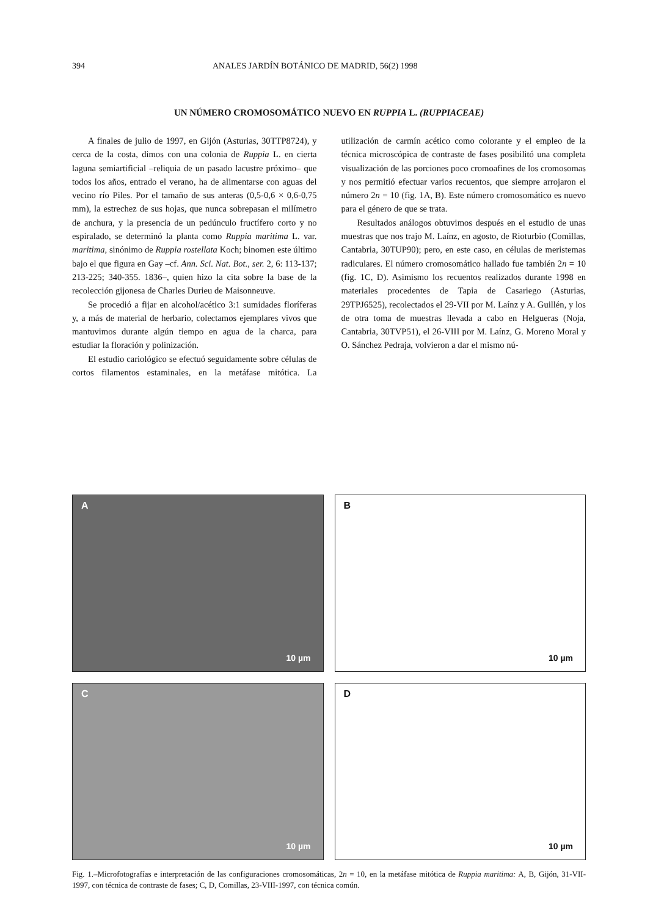394 ANALES JARDÍN BOTÁNICO DE MADRID, 56(2) 1998
UN NÚMERO CROMOSOMÁTICO NUEVO EN RUPPIA L. (RUPPIACEAE)
A finales de julio de 1997, en Gijón (Asturias, 30TTP8724), y cerca de la costa, dimos con una colonia de Ruppia L. en cierta laguna semiartificial –reliquia de un pasado lacustre próximo– que todos los años, entrado el verano, ha de alimentarse con aguas del vecino río Piles. Por el tamaño de sus anteras (0,5-0,6 × 0,6-0,75 mm), la estrechez de sus hojas, que nunca sobrepasan el milímetro de anchura, y la presencia de un pedúnculo fructífero corto y no espiralado, se determinó la planta como Ruppia maritima L. var. maritima, sinónimo de Ruppia rostellata Koch; binomen este último bajo el que figura en Gay –cf. Ann. Sci. Nat. Bot., ser. 2, 6: 113-137; 213-225; 340-355. 1836–, quien hizo la cita sobre la base de la recolección gijonesa de Charles Durieu de Maisonneuve.
Se procedió a fijar en alcohol/acético 3:1 sumidades floríferas y, a más de material de herbario, colectamos ejemplares vivos que mantuvimos durante algún tiempo en agua de la charca, para estudiar la floración y polinización.
El estudio cariológico se efectuó seguidamente sobre células de cortos filamentos estaminales, en la metáfase mitótica. La utilización de carmín acético como colorante y el empleo de la técnica microscópica de contraste de fases posibilitó una completa visualización de las porciones poco cromoafines de los cromosomas y nos permitió efectuar varios recuentos, que siempre arrojaron el número 2n = 10 (fig. 1A, B). Este número cromosomático es nuevo para el género de que se trata.
Resultados análogos obtuvimos después en el estudio de unas muestras que nos trajo M. Laínz, en agosto, de Rioturbio (Comillas, Cantabria, 30TUP90); pero, en este caso, en células de meristemas radiculares. El número cromosomático hallado fue también 2n = 10 (fig. 1C, D). Asimismo los recuentos realizados durante 1998 en materiales procedentes de Tapia de Casariego (Asturias, 29TPJ6525), recolectados el 29-VII por M. Laínz y A. Guillén, y los de otra toma de muestras llevada a cabo en Helgueras (Noja, Cantabria, 30TVP51), el 26-VIII por M. Laínz, G. Moreno Moral y O. Sánchez Pedraja, volvieron a dar el mismo nú-
A
10 µm
B
10 µm
C
10 µm
D
10 µm
Fig. 1.–Microfotografías e interpretación de las configuraciones cromosomáticas, 2n = 10, en la metáfase mitótica de Ruppia maritima: A, B, Gijón, 31-VII-1997, con técnica de contraste de fases; C, D, Comillas, 23-VIII-1997, con técnica común.